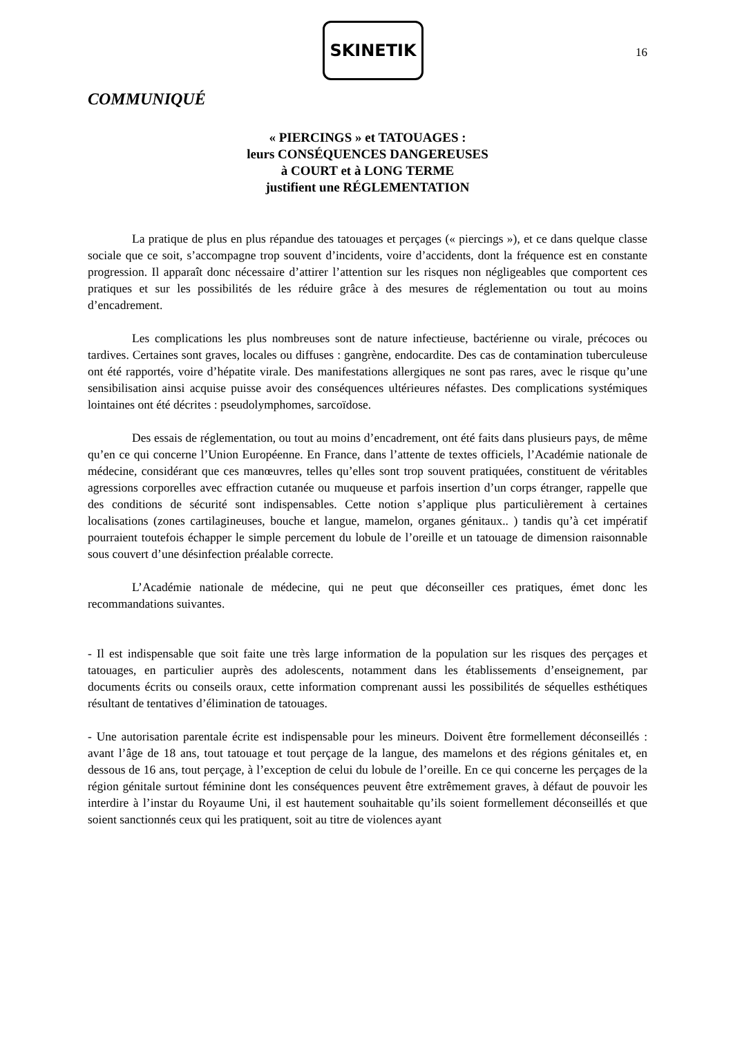SKINETIK
16
COMMUNIQUÉ
« PIERCINGS » et TATOUAGES :
leurs CONSÉQUENCES DANGEREUSES
à COURT et à LONG TERME
justifient une RÉGLEMENTATION
La pratique de plus en plus répandue des tatouages et perçages (« piercings »), et ce dans quelque classe sociale que ce soit, s’accompagne trop souvent d’incidents, voire d’accidents, dont la fréquence est en constante progression. Il apparaît donc nécessaire d’attirer l’attention sur les risques non négligeables que comportent ces pratiques et sur les possibilités de les réduire grâce à des mesures de réglementation ou tout au moins d’encadrement.
Les complications les plus nombreuses sont de nature infectieuse, bactérienne ou virale, précoces ou tardives. Certaines sont graves, locales ou diffuses : gangrène, endocardite. Des cas de contamination tuberculeuse ont été rapportés, voire d’hépatite virale. Des manifestations allergiques ne sont pas rares, avec le risque qu’une sensibilisation ainsi acquise puisse avoir des conséquences ultérieures néfastes. Des complications systémiques lointaines ont été décrites : pseudolymphomes, sarcoïdose.
Des essais de réglementation, ou tout au moins d’encadrement, ont été faits dans plusieurs pays, de même qu’en ce qui concerne l’Union Européenne. En France, dans l’attente de textes officiels, l’Académie nationale de médecine, considérant que ces manœuvres, telles qu’elles sont trop souvent pratiquées, constituent de véritables agressions corporelles avec effraction cutanée ou muqueuse et parfois insertion d’un corps étranger, rappelle que des conditions de sécurité sont indispensables. Cette notion s’applique plus particulièrement à certaines localisations (zones cartilagineuses, bouche et langue, mamelon, organes génitaux.. ) tandis qu’à cet impératif pourraient toutefois échapper le simple percement du lobule de l’oreille et un tatouage de dimension raisonnable sous couvert d’une désinfection préalable correcte.
L’Académie nationale de médecine, qui ne peut que déconseiller ces pratiques, émet donc les recommandations suivantes.
- Il est indispensable que soit faite une très large information de la population sur les risques des perçages et tatouages, en particulier auprès des adolescents, notamment dans les établissements d’enseignement, par documents écrits ou conseils oraux, cette information comprenant aussi les possibilités de séquelles esthétiques résultant de tentatives d’élimination de tatouages.
- Une autorisation parentale écrite est indispensable pour les mineurs. Doivent être formellement déconseillés : avant l’âge de 18 ans, tout tatouage et tout perçage de la langue, des mamelons et des régions génitales et, en dessous de 16 ans, tout perçage, à l’exception de celui du lobule de l’oreille. En ce qui concerne les perçages de la région génitale surtout féminine dont les conséquences peuvent être extrêmement graves, à défaut de pouvoir les interdire à l’instar du Royaume Uni, il est hautement souhaitable qu’ils soient formellement déconseillés et que soient sanctionnés ceux qui les pratiquent, soit au titre de violences ayant